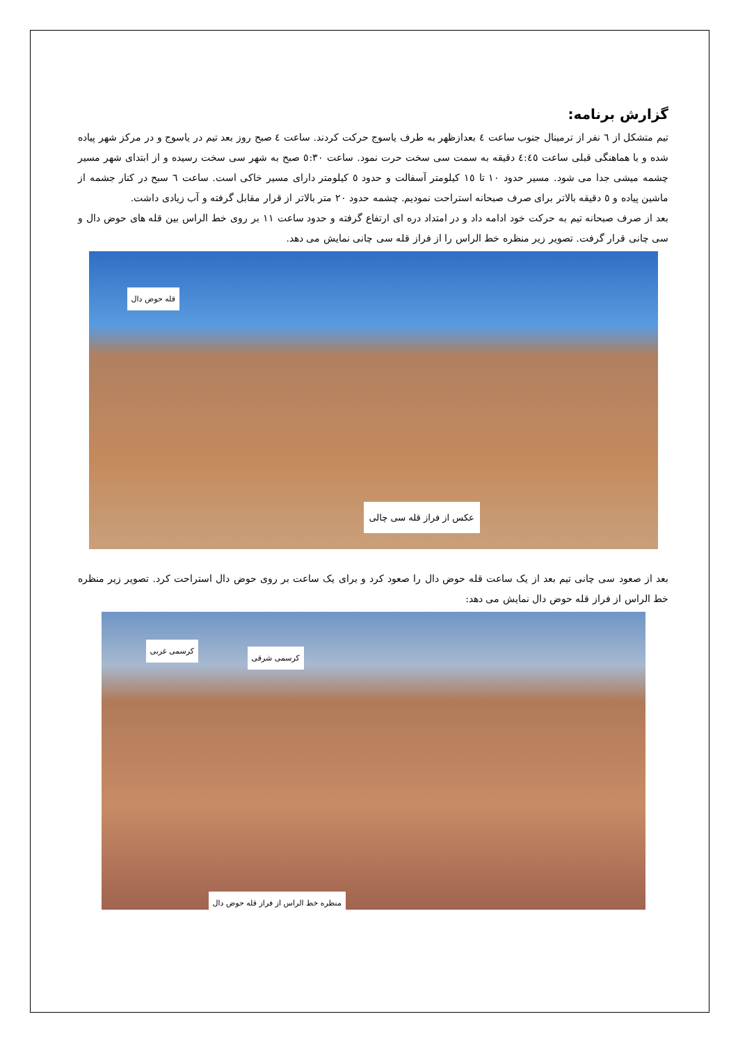گزارش برنامه:
تیم متشکل از ٦ نفر از ترمینال جنوب ساعت ٤ بعدازظهر به طرف یاسوج حرکت کردند. ساعت ٤ صبح روز بعد تیم در یاسوج و در مرکز شهر پیاده شده و با هماهنگی قبلی ساعت ٤:٤٥ دقیقه به سمت سی سخت حرت نمود. ساعت ٥:٣٠ صبح به شهر سی سخت رسیده و از ابتدای شهر مسیر چشمه میشی جدا می شود. مسیر حدود ١٠ تا ١٥ کیلومتر آسفالت و حدود ٥ کیلومتر دارای مسیر خاکی است. ساعت ٦ سبح در کنار جشمه از ماشین پیاده و ٥ دقیقه بالاتر برای صرف صبحانه استراحت نمودیم. چشمه حدود ٢٠ متر بالاتر از قرار مقابل گرفته و آب زیادی داشت.
بعد از صرف صبحانه تیم به حرکت خود ادامه داد و در امتداد دره ای ارتفاع گرفته و حدود ساعت ١١ بر روی خط الراس بین قله های حوض دال و سی چانی قرار گرفت. تصویر زیر منظره خط الراس را از فراز قله سی چانی نمایش می دهد.
قله حوض دال
عکس از فراز قله سی چالی
بعد از صعود سی چانی تیم بعد از یک ساعت قله حوض دال را صعود کرد و برای یک ساعت بر روی حوض دال استراحت کرد. تصویر زیر منظره خط الراس از فراز قله حوض دال نمایش می دهد:
کرسمی غربی
کرسمی شرقی
منظره خط الراس از فراز قله حوض دال